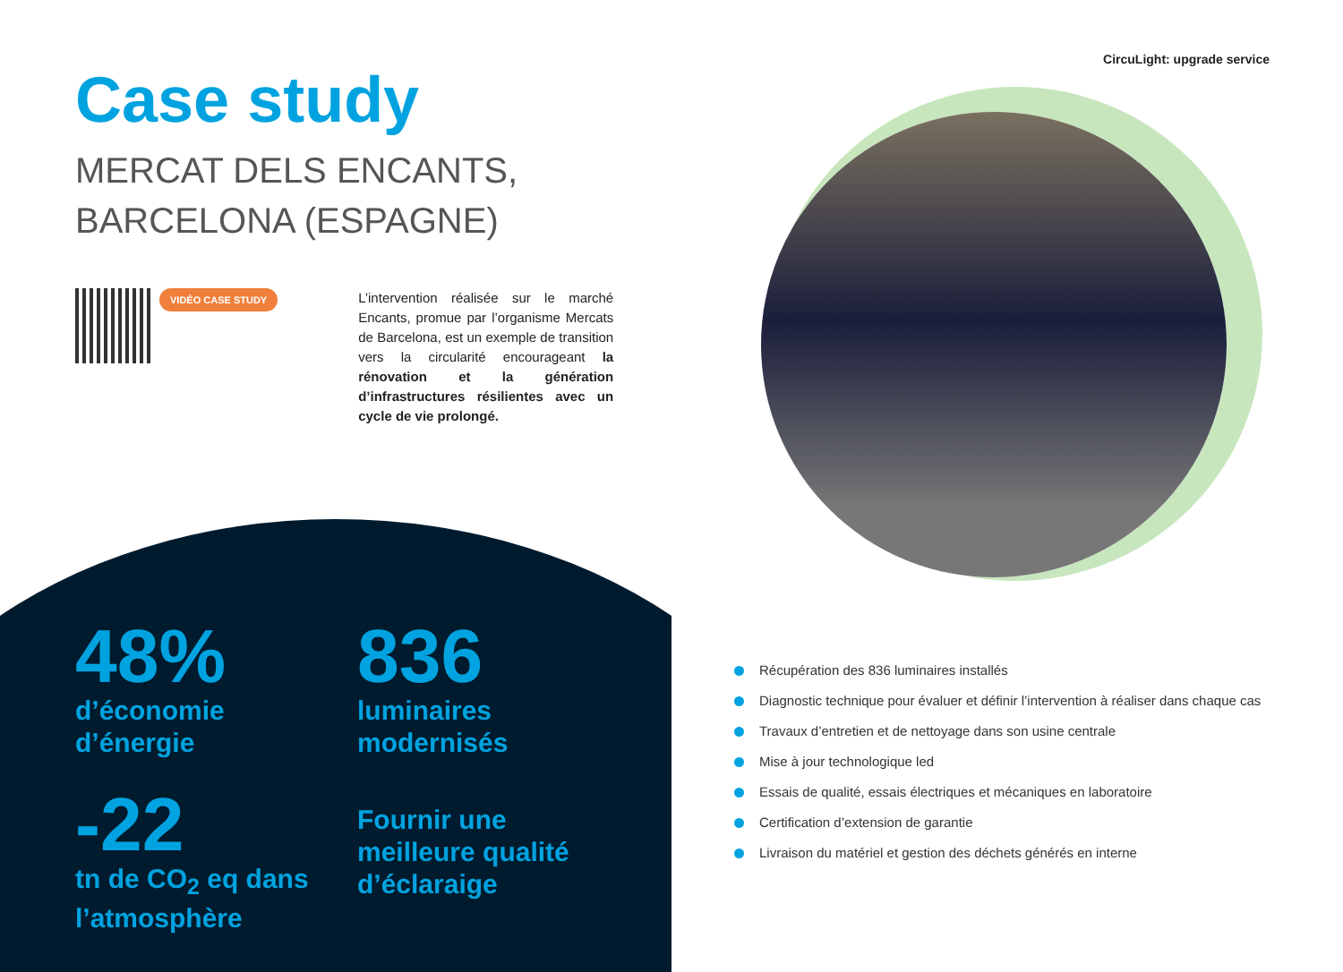CircuLight: upgrade service
Case study
MERCAT DELS ENCANTS,
BARCELONA (ESPAGNE)
VIDÉO CASE STUDY
L’intervention réalisée sur le marché Encants, promue par l’organisme Mercats de Barcelona, est un exemple de transition vers la circularité encourageant la rénovation et la génération d’infrastructures résilientes avec un cycle de vie prolongé.
48%
d’économie
d’énergie
836
luminaires
modernisés
-22
tn de CO<sub>2</sub> eq dans
l’atmosphère
Fournir une
meilleure qualité
d’éclaraige
Récupération des 836 luminaires installés
Diagnostic technique pour évaluer et définir l’intervention à réaliser dans chaque cas
Travaux d’entretien et de nettoyage dans son usine centrale
Mise à jour technologique led
Essais de qualité, essais électriques et mécaniques en laboratoire
Certification d’extension de garantie
Livraison du matériel et gestion des déchets générés en interne